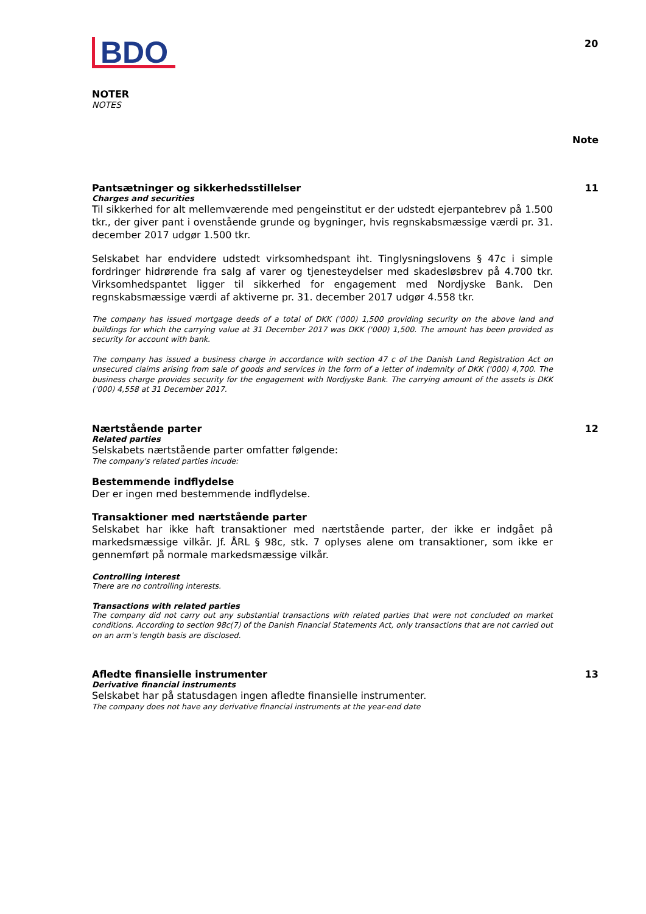BDO
20
NOTER
NOTES
Note
Pantsætninger og sikkerhedsstillelser
11
Charges and securities
Til sikkerhed for alt mellemværende med pengeinstitut er der udstedt ejerpantebrev på 1.500 tkr., der giver pant i ovenstående grunde og bygninger, hvis regnskabsmæssige værdi pr. 31. december 2017 udgør 1.500 tkr.
Selskabet har endvidere udstedt virksomhedspant iht. Tinglysningslovens § 47c i simple fordringer hidrørende fra salg af varer og tjenesteydelser med skadesløsbrev på 4.700 tkr. Virksomhedspantet ligger til sikkerhed for engagement med Nordjyske Bank. Den regnskabsmæssige værdi af aktiverne pr. 31. december 2017 udgør 4.558 tkr.
The company has issued mortgage deeds of a total of DKK ('000) 1,500 providing security on the above land and buildings for which the carrying value at 31 December 2017 was DKK ('000) 1,500. The amount has been provided as security for account with bank.
The company has issued a business charge in accordance with section 47 c of the Danish Land Registration Act on unsecured claims arising from sale of goods and services in the form of a letter of indemnity of DKK ('000) 4,700. The business charge provides security for the engagement with Nordjyske Bank. The carrying amount of the assets is DKK ('000) 4,558 at 31 December 2017.
Nærtstående parter 12
Related parties
Selskabets nærtstående parter omfatter følgende:
The company's related parties incude:
Bestemmende indflydelse
Der er ingen med bestemmende indflydelse.
Transaktioner med nærtstående parter
Selskabet har ikke haft transaktioner med nærtstående parter, der ikke er indgået på markedsmæssige vilkår. Jf. ÅRL § 98c, stk. 7 oplyses alene om transaktioner, som ikke er gennemført på normale markedsmæssige vilkår.
Controlling interest
There are no controlling interests.
Transactions with related parties
The company did not carry out any substantial transactions with related parties that were not concluded on market conditions. According to section 98c(7) of the Danish Financial Statements Act, only transactions that are not carried out on an arm’s length basis are disclosed.
Afledte finansielle instrumenter
13
Derivative financial instruments
Selskabet har på statusdagen ingen afledte finansielle instrumenter.
The company does not have any derivative financial instruments at the year-end date